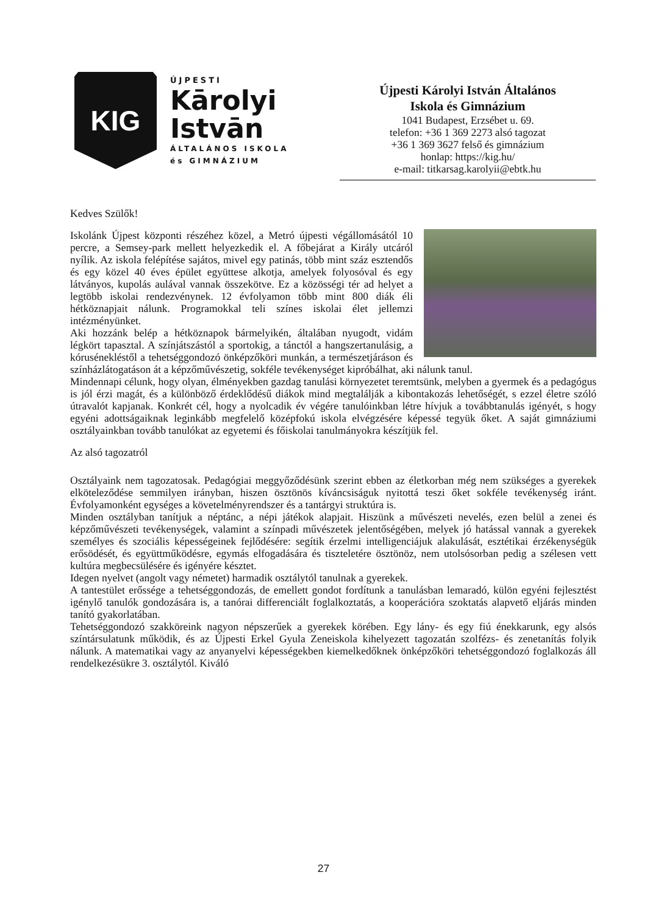KIG
ÚJPESTI
Kārolyi
Istvān
ÁLTALÁNOS ISKOLA
és GIMNÁZIUM
Újpesti Károlyi István Általános
Iskola és Gimnázium
1041 Budapest, Erzsébet u. 69.
telefon: +36 1 369 2273 alsó tagozat
+36 1 369 3627 felső és gimnázium
honlap: https://kig.hu/
e-mail: titkarsag.karolyii@ebtk.hu
Kedves Szülők!
Iskolánk Újpest központi részéhez közel, a Metró újpesti végállomásától 10 percre, a Semsey-park mellett helyezkedik el. A főbejárat a Király utcáról nyílik. Az iskola felépítése sajátos, mivel egy patinás, több mint száz esztendős és egy közel 40 éves épület együttese alkotja, amelyek folyosóval és egy látványos, kupolás aulával vannak összekötve. Ez a közösségi tér ad helyet a legtöbb iskolai rendezvénynek. 12 évfolyamon több mint 800 diák éli hétköznapjait nálunk. Programokkal teli színes iskolai élet jellemzi intézményünket.
Aki hozzánk belép a hétköznapok bármelyikén, általában nyugodt, vidám légkört tapasztal. A színjátszástól a sportokig, a tánctól a hangszertanulásig, a kórusénekléstől a tehetséggondozó önképzőköri munkán, a természetjáráson és színházlátogatáson át a képzőművészetig, sokféle tevékenységet kipróbálhat, aki nálunk tanul.
Mindennapi célunk, hogy olyan, élményekben gazdag tanulási környezetet teremtsünk, melyben a gyermek és a pedagógus is jól érzi magát, és a különböző érdeklődésű diákok mind megtalálják a kibontakozás lehetőségét, s ezzel életre szóló útravalót kapjanak. Konkrét cél, hogy a nyolcadik év végére tanulóinkban létre hívjuk a továbbtanulás igényét, s hogy egyéni adottságaiknak leginkább megfelelő középfokú iskola elvégzésére képessé tegyük őket. A saját gimnáziumi osztályainkban tovább tanulókat az egyetemi és főiskolai tanulmányokra készítjük fel.
Az alsó tagozatról
Osztályaink nem tagozatosak. Pedagógiai meggyőződésünk szerint ebben az életkorban még nem szükséges a gyerekek elköteleződése semmilyen irányban, hiszen ösztönös kíváncsiságuk nyitottá teszi őket sokféle tevékenység iránt. Évfolyamonként egységes a követelményrendszer és a tantárgyi struktúra is.
Minden osztályban tanítjuk a néptánc, a népi játékok alapjait. Hiszünk a művészeti nevelés, ezen belül a zenei és képzőművészeti tevékenységek, valamint a színpadi művészetek jelentőségében, melyek jó hatással vannak a gyerekek személyes és szociális képességeinek fejlődésére: segítik érzelmi intelligenciájuk alakulását, esztétikai érzékenységük erősödését, és együttműködésre, egymás elfogadására és tiszteletére ösztönöz, nem utolsósorban pedig a szélesen vett kultúra megbecsülésére és igényére késztet.
Idegen nyelvet (angolt vagy németet) harmadik osztálytól tanulnak a gyerekek.
A tantestület erőssége a tehetséggondozás, de emellett gondot fordítunk a tanulásban lemaradó, külön egyéni fejlesztést igénylő tanulók gondozására is, a tanórai differenciált foglalkoztatás, a kooperációra szoktatás alapvető eljárás minden tanító gyakorlatában.
Tehetséggondozó szakköreink nagyon népszerűek a gyerekek körében. Egy lány- és egy fiú énekkarunk, egy alsós színtársulatunk működik, és az Újpesti Erkel Gyula Zeneiskola kihelyezett tagozatán szolfézs- és zenetanítás folyik nálunk. A matematikai vagy az anyanyelvi képességekben kiemelkedőknek önképzőköri tehetséggondozó foglalkozás áll rendelkezésükre 3. osztálytól. Kiváló
27